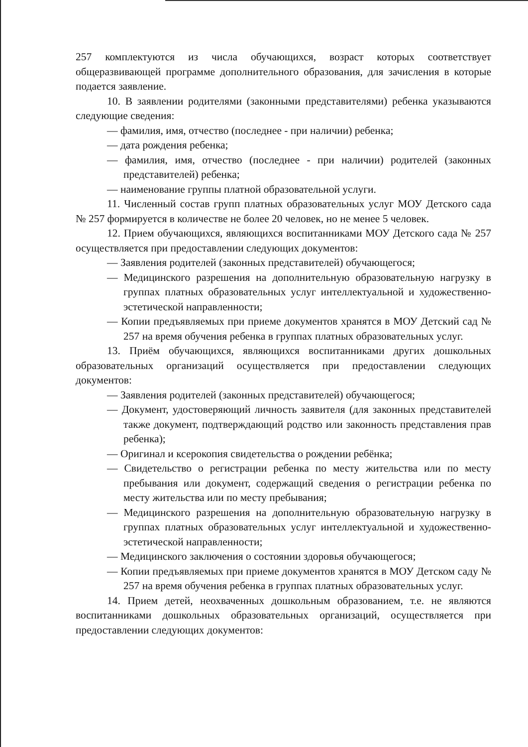257 комплектуются из числа обучающихся, возраст которых соответствует общеразвивающей программе дополнительного образования, для зачисления в которые подается заявление.
10. В заявлении родителями (законными представителями) ребенка указываются следующие сведения:
— фамилия, имя, отчество (последнее - при наличии) ребенка;
— дата рождения ребенка;
— фамилия, имя, отчество (последнее - при наличии) родителей (законных представителей) ребенка;
— наименование группы платной образовательной услуги.
11. Численный состав групп платных образовательных услуг МОУ Детского сада № 257 формируется в количестве не более 20 человек, но не менее 5 человек.
12. Прием обучающихся, являющихся воспитанниками МОУ Детского сада № 257 осуществляется при предоставлении следующих документов:
— Заявления родителей (законных представителей) обучающегося;
— Медицинского разрешения на дополнительную образовательную нагрузку в группах платных образовательных услуг интеллектуальной и художественно-эстетической направленности;
— Копии предъявляемых при приеме документов хранятся в МОУ Детский сад № 257 на время обучения ребенка в группах платных образовательных услуг.
13. Приём обучающихся, являющихся воспитанниками других дошкольных образовательных организаций осуществляется при предоставлении следующих документов:
— Заявления родителей (законных представителей) обучающегося;
— Документ, удостоверяющий личность заявителя (для законных представителей также документ, подтверждающий родство или законность представления прав ребенка);
— Оригинал и ксерокопия свидетельства о рождении ребёнка;
— Свидетельство о регистрации ребенка по месту жительства или по месту пребывания или документ, содержащий сведения о регистрации ребенка по месту жительства или по месту пребывания;
— Медицинского разрешения на дополнительную образовательную нагрузку в группах платных образовательных услуг интеллектуальной и художественно-эстетической направленности;
— Медицинского заключения о состоянии здоровья обучающегося;
— Копии предъявляемых при приеме документов хранятся в МОУ Детском саду № 257 на время обучения ребенка в группах платных образовательных услуг.
14. Прием детей, неохваченных дошкольным образованием, т.е. не являются воспитанниками дошкольных образовательных организаций, осуществляется при предоставлении следующих документов: